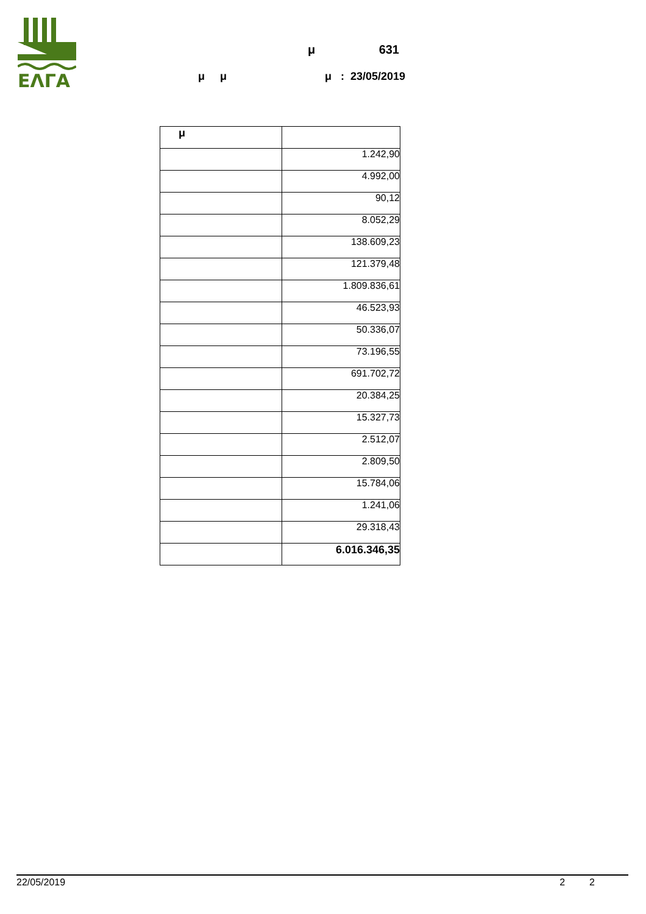ΕΛΓΑ
μ 631
μ μ μ : 23/05/2019
| μ | |
| | 1.242,90 |
| | 4.992,00 |
| | 90,12 |
| | 8.052,29 |
| | 138.609,23 |
| | 121.379,48 |
| | 1.809.836,61 |
| | 46.523,93 |
| | 50.336,07 |
| | 73.196,55 |
| | 691.702,72 |
| | 20.384,25 |
| | 15.327,73 |
| | 2.512,07 |
| | 2.809,50 |
| | 15.784,06 |
| | 1.241,06 |
| | 29.318,43 |
| | 6.016.346,35 |
22/05/2019 2 2